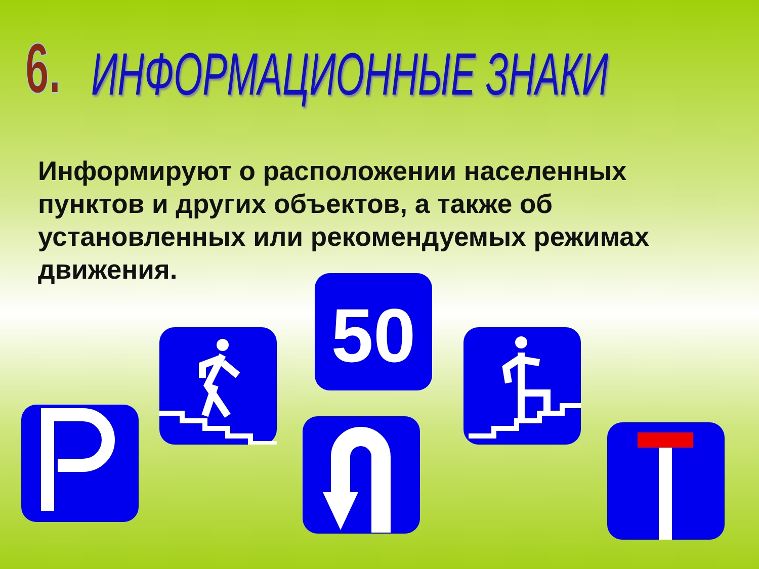6.
ИНФОРМАЦИОННЫЕ ЗНАКИ
Информируют о расположении населенных пунктов и других объектов, а также об установленных или рекомендуемых режимах движения.
50